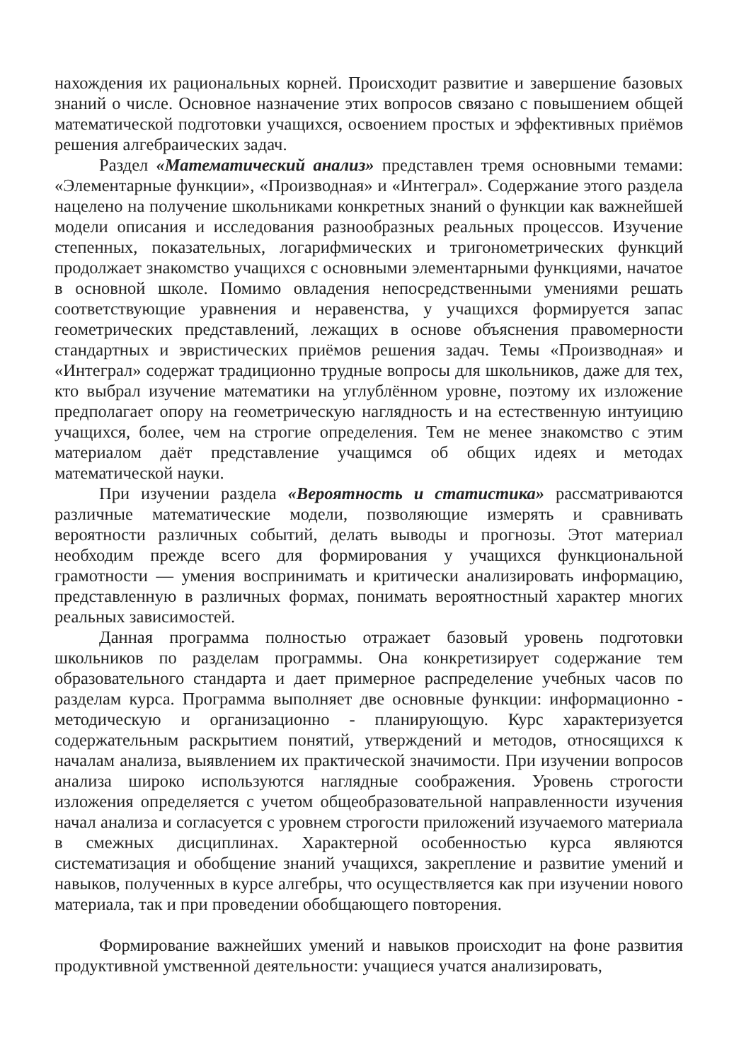нахождения их рациональных корней. Происходит развитие и завершение базовых знаний о числе. Основное назначение этих вопросов связано с повышением общей математической подготовки учащихся, освоением простых и эффективных приёмов решения алгебраических задач.
Раздел «Математический анализ» представлен тремя основными темами: «Элементарные функции», «Производная» и «Интеграл». Содержание этого раздела нацелено на получение школьниками конкретных знаний о функции как важнейшей модели описания и исследования разнообразных реальных процессов. Изучение степенных, показательных, логарифмических и тригонометрических функций продолжает знакомство учащихся с основными элементарными функциями, начатое в основной школе. Помимо овладения непосредственными умениями решать соответствующие уравнения и неравенства, у учащихся формируется запас геометрических представлений, лежащих в основе объяснения правомерности стандартных и эвристических приёмов решения задач. Темы «Производная» и «Интеграл» содержат традиционно трудные вопросы для школьников, даже для тех, кто выбрал изучение математики на углублённом уровне, поэтому их изложение предполагает опору на геометрическую наглядность и на естественную интуицию учащихся, более, чем на строгие определения. Тем не менее знакомство с этим материалом даёт представление учащимся об общих идеях и методах математической науки.
При изучении раздела «Вероятность и статистика» рассматриваются различные математические модели, позволяющие измерять и сравнивать вероятности различных событий, делать выводы и прогнозы. Этот материал необходим прежде всего для формирования у учащихся функциональной грамотности — умения воспринимать и критически анализировать информацию, представленную в различных формах, понимать вероятностный характер многих реальных зависимостей.
Данная программа полностью отражает базовый уровень подготовки школьников по разделам программы. Она конкретизирует содержание тем образовательного стандарта и дает примерное распределение учебных часов по разделам курса. Программа выполняет две основные функции: информационно - методическую и организационно - планирующую. Курс характеризуется содержательным раскрытием понятий, утверждений и методов, относящихся к началам анализа, выявлением их практической значимости. При изучении вопросов анализа широко используются наглядные соображения. Уровень строгости изложения определяется с учетом общеобразовательной направленности изучения начал анализа и согласуется с уровнем строгости приложений изучаемого материала в смежных дисциплинах. Характерной особенностью курса являются систематизация и обобщение знаний учащихся, закрепление и развитие умений и навыков, полученных в курсе алгебры, что осуществляется как при изучении нового материала, так и при проведении обобщающего повторения.
Формирование важнейших умений и навыков происходит на фоне развития продуктивной умственной деятельности: учащиеся учатся анализировать,